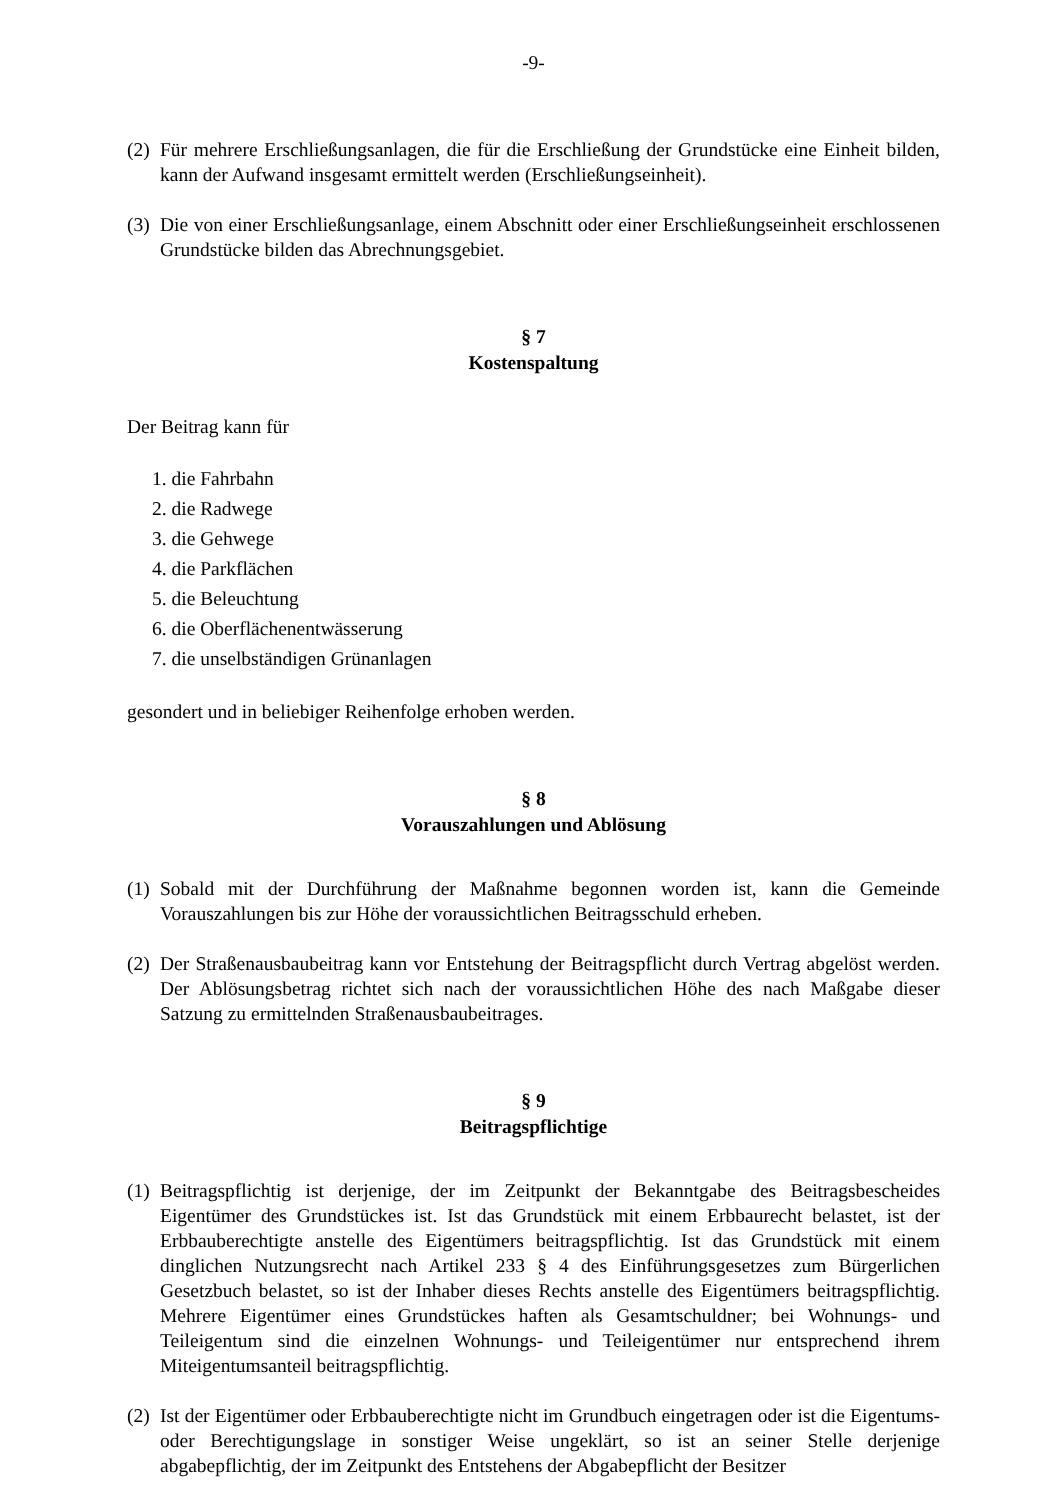-9-
(2) Für mehrere Erschließungsanlagen, die für die Erschließung der Grundstücke eine Einheit bilden, kann der Aufwand insgesamt ermittelt werden (Erschließungseinheit).
(3) Die von einer Erschließungsanlage, einem Abschnitt oder einer Erschließungseinheit erschlossenen Grundstücke bilden das Abrechnungsgebiet.
§ 7
Kostenspaltung
Der Beitrag kann für
1. die Fahrbahn
2. die Radwege
3. die Gehwege
4. die Parkflächen
5. die Beleuchtung
6. die Oberflächenentwässerung
7. die unselbständigen Grünanlagen
gesondert und in beliebiger Reihenfolge erhoben werden.
§ 8
Vorauszahlungen und Ablösung
(1) Sobald mit der Durchführung der Maßnahme begonnen worden ist, kann die Gemeinde Vorauszahlungen bis zur Höhe der voraussichtlichen Beitragsschuld erheben.
(2) Der Straßenausbaubeitrag kann vor Entstehung der Beitragspflicht durch Vertrag abgelöst werden. Der Ablösungsbetrag richtet sich nach der voraussichtlichen Höhe des nach Maßgabe dieser Satzung zu ermittelnden Straßenausbaubeitrages.
§ 9
Beitragspflichtige
(1) Beitragspflichtig ist derjenige, der im Zeitpunkt der Bekanntgabe des Beitragsbescheides Eigentümer des Grundstückes ist. Ist das Grundstück mit einem Erbbaurecht belastet, ist der Erbbauberechtigte anstelle des Eigentümers beitragspflichtig. Ist das Grundstück mit einem dinglichen Nutzungsrecht nach Artikel 233 § 4 des Einführungsgesetzes zum Bürgerlichen Gesetzbuch belastet, so ist der Inhaber dieses Rechts anstelle des Eigentümers beitragspflichtig. Mehrere Eigentümer eines Grundstückes haften als Gesamtschuldner; bei Wohnungs- und Teileigentum sind die einzelnen Wohnungs- und Teileigentümer nur entsprechend ihrem Miteigentumsanteil beitragspflichtig.
(2) Ist der Eigentümer oder Erbbauberechtigte nicht im Grundbuch eingetragen oder ist die Eigentums- oder Berechtigungslage in sonstiger Weise ungeklärt, so ist an seiner Stelle derjenige abgabepflichtig, der im Zeitpunkt des Entstehens der Abgabepflicht der Besitzer